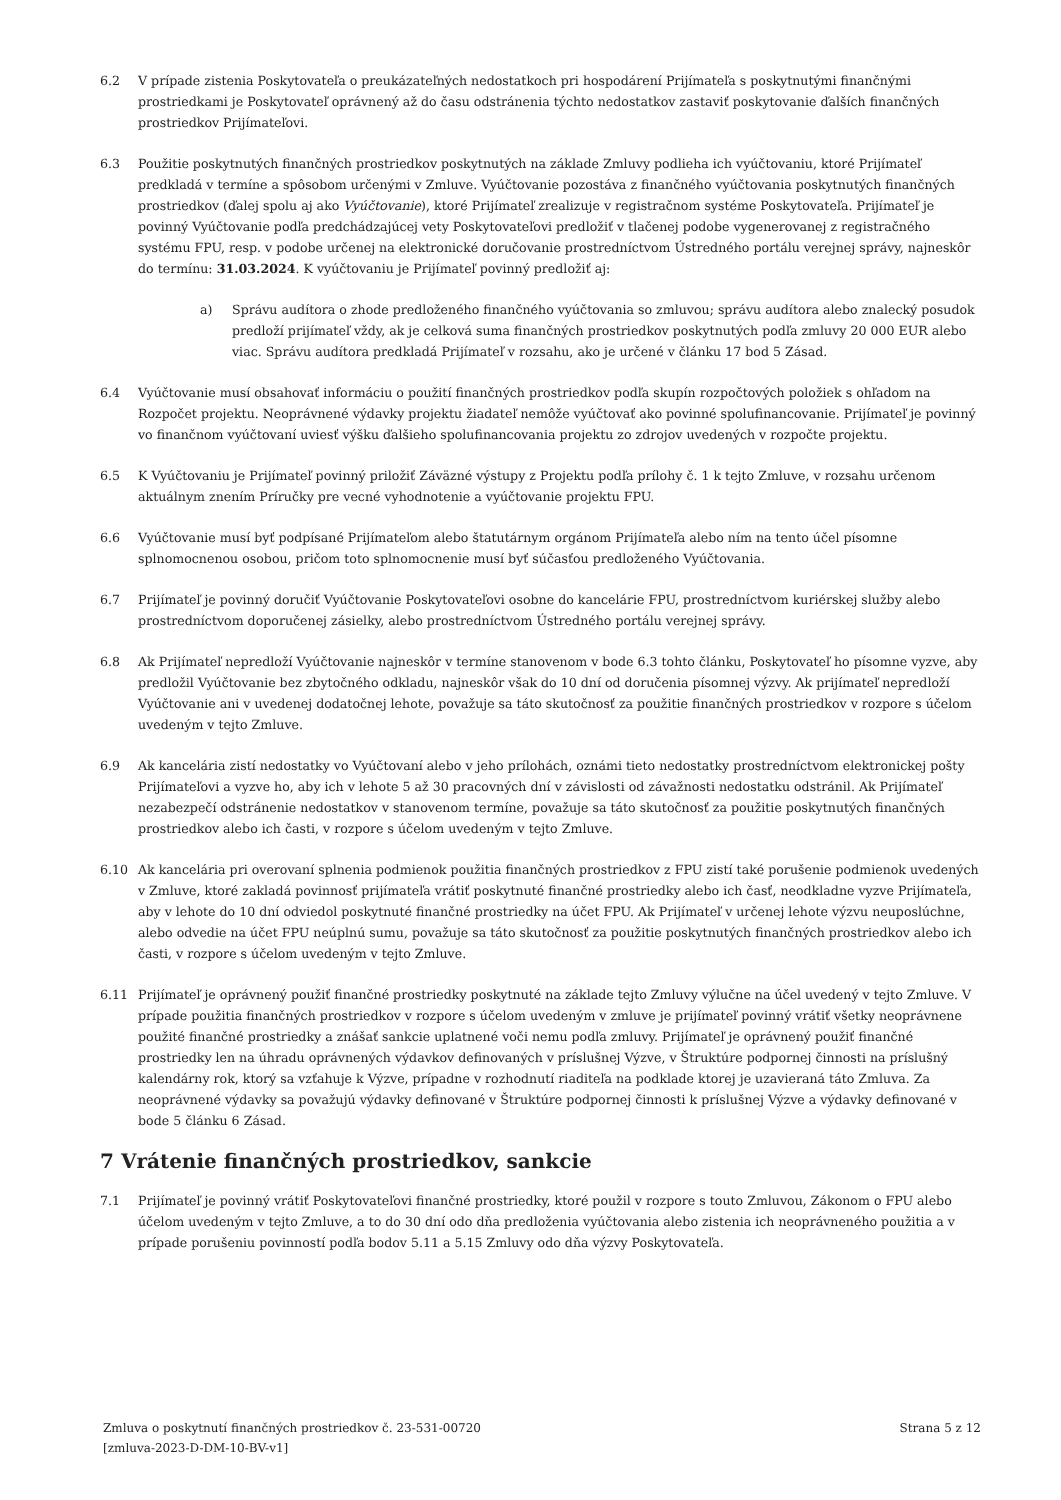6.2 V prípade zistenia Poskytovateľa o preukázateľných nedostatkoch pri hospodárení Prijímateľa s poskytnutými finančnými prostriedkami je Poskytovateľ oprávnený až do času odstránenia týchto nedostatkov zastaviť poskytovanie ďalších finančných prostriedkov Prijímateľovi.
6.3 Použitie poskytnutých finančných prostriedkov poskytnutých na základe Zmluvy podlieha ich vyúčtovaniu, ktoré Prijímateľ predkladá v termíne a spôsobom určenými v Zmluve. Vyúčtovanie pozostáva z finančného vyúčtovania poskytnutých finančných prostriedkov (ďalej spolu aj ako Vyúčtovanie), ktoré Prijímateľ zrealizuje v registračnom systéme Poskytovateľa. Prijímateľ je povinný Vyúčtovanie podľa predchádzajúcej vety Poskytovateľovi predložiť v tlačenej podobe vygenerovanej z registračného systému FPU, resp. v podobe určenej na elektronické doručovanie prostredníctvom Ústredného portálu verejnej správy, najneskôr do termínu: 31.03.2024. K vyúčtovaniu je Prijímateľ povinný predložiť aj:
a) Správu audítora o zhode predloženého finančného vyúčtovania so zmluvou; správu audítora alebo znalecký posudok predloží prijímateľ vždy, ak je celková suma finančných prostriedkov poskytnutých podľa zmluvy 20 000 EUR alebo viac. Správu audítora predkladá Prijímateľ v rozsahu, ako je určené v článku 17 bod 5 Zásad.
6.4 Vyúčtovanie musí obsahovať informáciu o použití finančných prostriedkov podľa skupín rozpočtových položiek s ohľadom na Rozpočet projektu. Neoprávnené výdavky projektu žiadateľ nemôže vyúčtovať ako povinné spolufinancovanie. Prijímateľ je povinný vo finančnom vyúčtovaní uviesť výšku ďalšieho spolufinancovania projektu zo zdrojov uvedených v rozpočte projektu.
6.5 K Vyúčtovaniu je Prijímateľ povinný priložiť Záväzné výstupy z Projektu podľa prílohy č. 1 k tejto Zmluve, v rozsahu určenom aktuálnym znením Príručky pre vecné vyhodnotenie a vyúčtovanie projektu FPU.
6.6 Vyúčtovanie musí byť podpísané Prijímateľom alebo štatutárnym orgánom Prijímateľa alebo ním na tento účel písomne splnomocnenou osobou, pričom toto splnomocnenie musí byť súčasťou predloženého Vyúčtovania.
6.7 Prijímateľ je povinný doručiť Vyúčtovanie Poskytovateľovi osobne do kancelárie FPU, prostredníctvom kuriérskej služby alebo prostredníctvom doporučenej zásielky, alebo prostredníctvom Ústredného portálu verejnej správy.
6.8 Ak Prijímateľ nepredloží Vyúčtovanie najneskôr v termíne stanovenom v bode 6.3 tohto článku, Poskytovateľ ho písomne vyzve, aby predložil Vyúčtovanie bez zbytočného odkladu, najneskôr však do 10 dní od doručenia písomnej výzvy. Ak prijímateľ nepredloží Vyúčtovanie ani v uvedenej dodatočnej lehote, považuje sa táto skutočnosť za použitie finančných prostriedkov v rozpore s účelom uvedeným v tejto Zmluve.
6.9 Ak kancelária zistí nedostatky vo Vyúčtovaní alebo v jeho prílohách, oznámi tieto nedostatky prostredníctvom elektronickej pošty Prijímateľovi a vyzve ho, aby ich v lehote 5 až 30 pracovných dní v závislosti od závažnosti nedostatku odstránil. Ak Prijímateľ nezabezpečí odstránenie nedostatkov v stanovenom termíne, považuje sa táto skutočnosť za použitie poskytnutých finančných prostriedkov alebo ich časti, v rozpore s účelom uvedeným v tejto Zmluve.
6.10 Ak kancelária pri overovaní splnenia podmienok použitia finančných prostriedkov z FPU zistí také porušenie podmienok uvedených v Zmluve, ktoré zakladá povinnosť prijímateľa vrátiť poskytnuté finančné prostriedky alebo ich časť, neodkladne vyzve Prijímateľa, aby v lehote do 10 dní odviedol poskytnuté finančné prostriedky na účet FPU. Ak Prijímateľ v určenej lehote výzvu neuposlúchne, alebo odvedie na účet FPU neúplnú sumu, považuje sa táto skutočnosť za použitie poskytnutých finančných prostriedkov alebo ich časti, v rozpore s účelom uvedeným v tejto Zmluve.
6.11 Prijímateľ je oprávnený použiť finančné prostriedky poskytnuté na základe tejto Zmluvy výlučne na účel uvedený v tejto Zmluve. V prípade použitia finančných prostriedkov v rozpore s účelom uvedeným v zmluve je prijímateľ povinný vrátiť všetky neoprávnene použité finančné prostriedky a znášať sankcie uplatnené voči nemu podľa zmluvy. Prijímateľ je oprávnený použiť finančné prostriedky len na úhradu oprávnených výdavkov definovaných v príslušnej Výzve, v Štruktúre podpornej činnosti na príslušný kalendárny rok, ktorý sa vzťahuje k Výzve, prípadne v rozhodnutí riaditeľa na podklade ktorej je uzavieraná táto Zmluva. Za neoprávnené výdavky sa považujú výdavky definované v Štruktúre podpornej činnosti k príslušnej Výzve a výdavky definované v bode 5 článku 6 Zásad.
7 Vrátenie finančných prostriedkov, sankcie
7.1 Prijímateľ je povinný vrátiť Poskytovateľovi finančné prostriedky, ktoré použil v rozpore s touto Zmluvou, Zákonom o FPU alebo účelom uvedeným v tejto Zmluve, a to do 30 dní odo dňa predloženia vyúčtovania alebo zistenia ich neoprávneného použitia a v prípade porušeniu povinností podľa bodov 5.11 a 5.15 Zmluvy odo dňa výzvy Poskytovateľa.
Zmluva o poskytnutí finančných prostriedkov č. 23-531-00720
[zmluva-2023-D-DM-10-BV-v1]
Strana 5 z 12